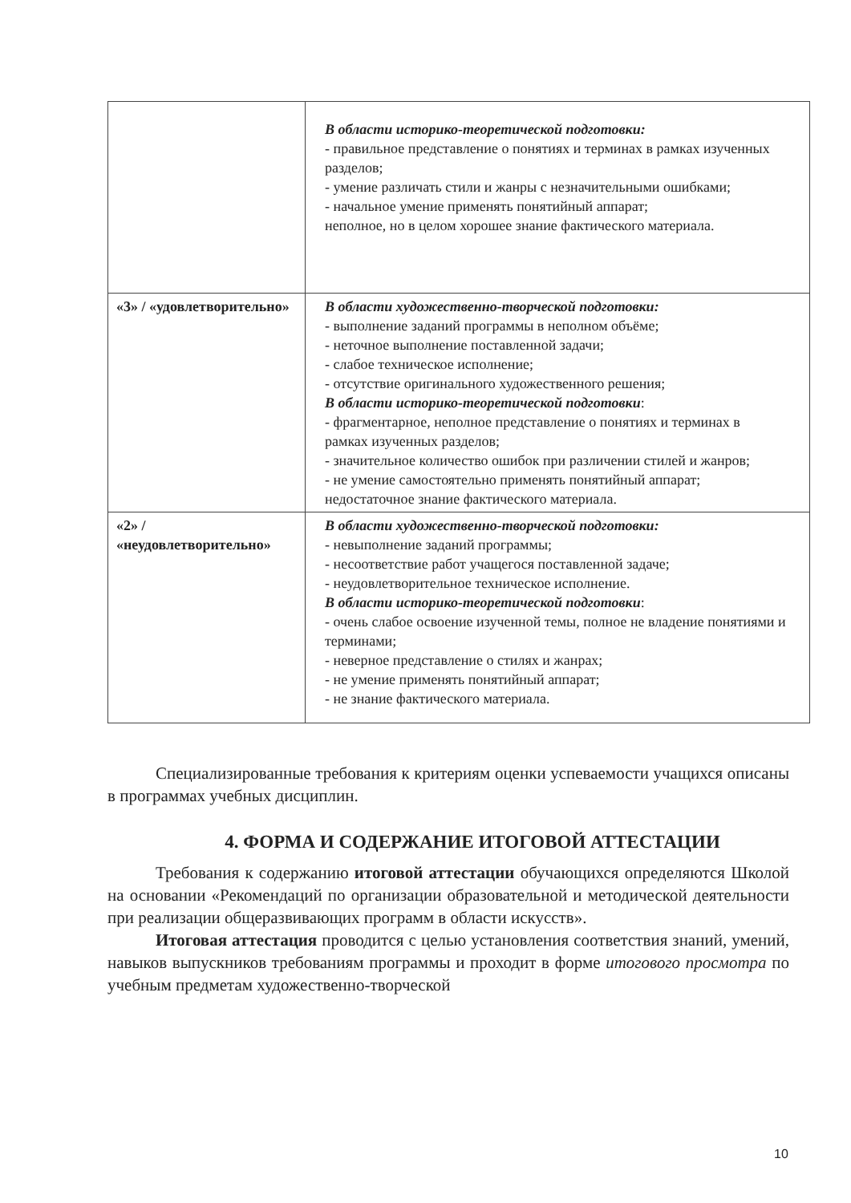| | В области историко-теоретической подготовки: - правильное представление о понятиях и терминах в рамках изученных разделов; - умение различать стили и жанры с незначительными ошибками; - начальное умение применять понятийный аппарат; неполное, но в целом хорошее знание фактического материала. |
| «3» / «удовлетворительно» | В области художественно-творческой подготовки: - выполнение заданий программы в неполном объёме; - неточное выполнение поставленной задачи; - слабое техническое исполнение; - отсутствие оригинального художественного решения; В области историко-теоретической подготовки : - фрагментарное, неполное представление о понятиях и терминах в рамках изученных разделов; - значительное количество ошибок при различении стилей и жанров; - не умение самостоятельно применять понятийный аппарат; недостаточное знание фактического материала. |
| «2» / «неудовлетворительно» | В области художественно-творческой подготовки: - невыполнение заданий программы; - несоответствие работ учащегося поставленной задаче; - неудовлетворительное техническое исполнение. В области историко-теоретической подготовки : - очень слабое освоение изученной темы, полное не владение понятиями и терминами; - неверное представление о стилях и жанрах; - не умение применять понятийный аппарат; - не знание фактического материала. |
Специализированные требования к критериям оценки успеваемости учащихся описаны в программах учебных дисциплин.
4. ФОРМА И СОДЕРЖАНИЕ ИТОГОВОЙ АТТЕСТАЦИИ
Требования к содержанию итоговой аттестации обучающихся определяются Школой на основании «Рекомендаций по организации образовательной и методической деятельности при реализации общеразвивающих программ в области искусств».
Итоговая аттестация проводится с целью установления соответствия знаний, умений, навыков выпускников требованиям программы и проходит в форме итогового просмотра по учебным предметам художественно-творческой
10